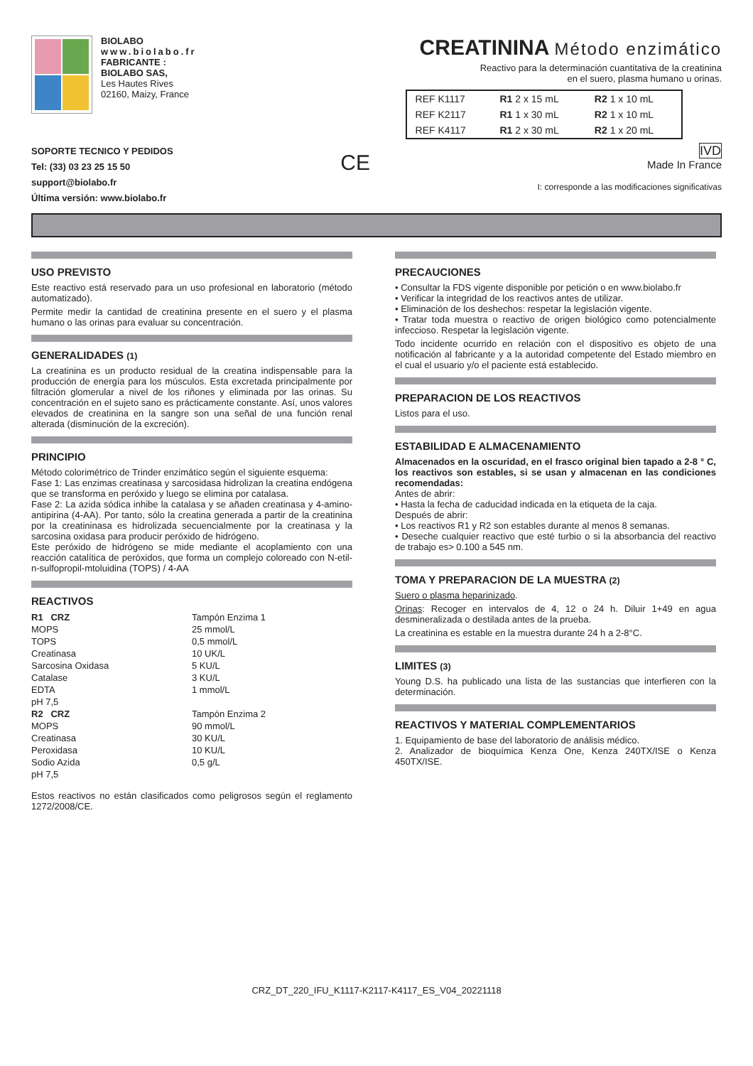BIOLABO
www.biolabo.fr
FABRICANTE :
BIOLABO SAS,
Les Hautes Rives
02160, Maizy, France
CREATININA Método enzimático
Reactivo para la determinación cuantitativa de la creatinina
en el suero, plasma humano u orinas.
| REF K1117 | R1 2 x 15 mL | R2 1 x 10 mL |
| REF K2117 | R1 1 x 30 mL | R2 1 x 10 mL |
| REF K4117 | R1 2 x 30 mL | R2 1 x 20 mL |
SOPORTE TECNICO Y PEDIDOS
Tel: (33) 03 23 25 15 50
support@biolabo.fr
Última versión: www.biolabo.fr
CE
IVD
Made In France
I: corresponde a las modificaciones significativas
USO PREVISTO
Este reactivo está reservado para un uso profesional en laboratorio (método automatizado).
Permite medir la cantidad de creatinina presente en el suero y el plasma humano o las orinas para evaluar su concentración.
GENERALIDADES (1)
La creatinina es un producto residual de la creatina indispensable para la producción de energía para los músculos. Esta excretada principalmente por filtración glomerular a nivel de los riñones y eliminada por las orinas. Su concentración en el sujeto sano es prácticamente constante. Así, unos valores elevados de creatinina en la sangre son una señal de una función renal alterada (disminución de la excreción).
PRINCIPIO
Método colorimétrico de Trinder enzimático según el siguiente esquema:
Fase 1: Las enzimas creatinasa y sarcosidasa hidrolizan la creatina endógena que se transforma en peróxido y luego se elimina por catalasa.
Fase 2: La azida sódica inhibe la catalasa y se añaden creatinasa y 4-amino-antipirina (4-AA). Por tanto, sólo la creatina generada a partir de la creatinina por la creatininasa es hidrolizada secuencialmente por la creatinasa y la sarcosina oxidasa para producir peróxido de hidrógeno.
Este peróxido de hidrógeno se mide mediante el acoplamiento con una reacción catalítica de peróxidos, que forma un complejo coloreado con N-etil-n-sulfopropil-mtoluidina (TOPS) / 4-AA
REACTIVOS
| R1 CRZ | Tampón Enzima 1 |
| MOPS | 25 mmol/L |
| TOPS | 0,5 mmol/L |
| Creatinasa | 10 UK/L |
| Sarcosina Oxidasa | 5 KU/L |
| Catalase | 3 KU/L |
| EDTA | 1 mmol/L |
| pH 7,5 | |
| R2 CRZ | Tampón Enzima 2 |
| MOPS | 90 mmol/L |
| Creatinasa | 30 KU/L |
| Peroxidasa | 10 KU/L |
| Sodio Azida | 0,5 g/L |
| pH 7,5 | |
Estos reactivos no están clasificados como peligrosos según el reglamento 1272/2008/CE.
PRECAUCIONES
• Consultar la FDS vigente disponible por petición o en www.biolabo.fr
• Verificar la integridad de los reactivos antes de utilizar.
• Eliminación de los deshechos: respetar la legislación vigente.
• Tratar toda muestra o reactivo de origen biológico como potencialmente infeccioso. Respetar la legislación vigente.
Todo incidente ocurrido en relación con el dispositivo es objeto de una notificación al fabricante y a la autoridad competente del Estado miembro en el cual el usuario y/o el paciente está establecido.
PREPARACION DE LOS REACTIVOS
Listos para el uso.
ESTABILIDAD E ALMACENAMIENTO
Almacenados en la oscuridad, en el frasco original bien tapado a 2-8 ° C, los reactivos son estables, si se usan y almacenan en las condiciones recomendadas:
Antes de abrir:
• Hasta la fecha de caducidad indicada en la etiqueta de la caja.
Después de abrir:
• Los reactivos R1 y R2 son estables durante al menos 8 semanas.
• Deseche cualquier reactivo que esté turbio o si la absorbancia del reactivo de trabajo es> 0.100 a 545 nm.
TOMA Y PREPARACION DE LA MUESTRA (2)
Suero o plasma heparinizado.
Orinas: Recoger en intervalos de 4, 12 o 24 h. Diluir 1+49 en agua desmineralizada o destilada antes de la prueba.
La creatinina es estable en la muestra durante 24 h a 2-8°C.
LIMITES (3)
Young D.S. ha publicado una lista de las sustancias que interfieren con la determinación.
REACTIVOS Y MATERIAL COMPLEMENTARIOS
1. Equipamiento de base del laboratorio de análisis médico.
2. Analizador de bioquímica Kenza One, Kenza 240TX/ISE o Kenza 450TX/ISE.
CRZ_DT_220_IFU_K1117-K2117-K4117_ES_V04_20221118